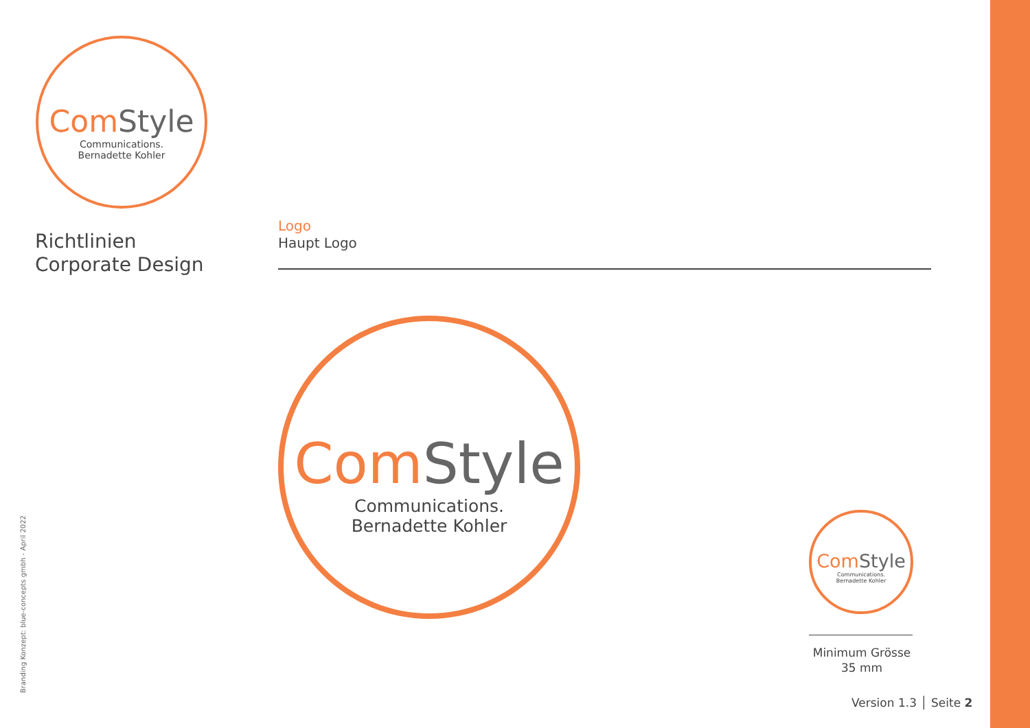Com Style
Communications.
Bernadette Kohler
Richtlinien
Corporate Design
Logo
Haupt Logo
Com Style
Communications.
Bernadette Kohler
Com Style
Communications.
Bernadette Kohler
Minimum Grösse
35 mm
Version 1.3 │ Seite 2
Branding Konzept: blue-concepts gmbh - April 2022